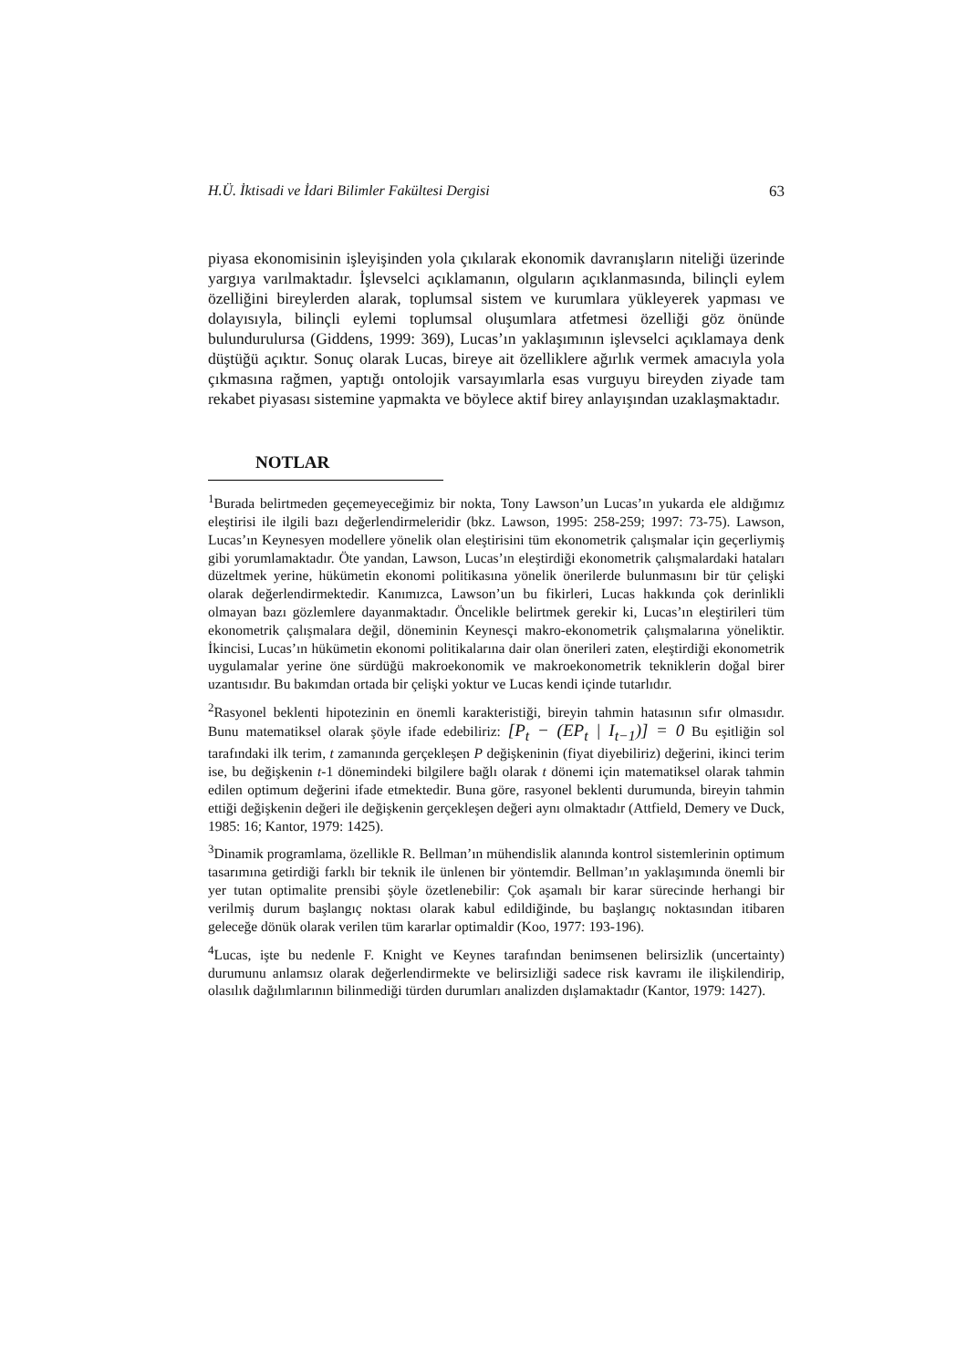H.Ü. İktisadi ve İdari Bilimler Fakültesi Dergisi 63
piyasa ekonomisinin işleyişinden yola çıkılarak ekonomik davranışların niteliği üzerinde yargıya varılmaktadır. İşlevselci açıklamanın, olguların açıklanmasında, bilinçli eylem özelliğini bireylerden alarak, toplumsal sistem ve kurumlara yükleyerek yapması ve dolayısıyla, bilinçli eylemi toplumsal oluşumlara atfetmesi özelliği göz önünde bulundurulursa (Giddens, 1999: 369), Lucas’ın yaklaşımının işlevselci açıklamaya denk düştüğü açıktır. Sonuç olarak Lucas, bireye ait özelliklere ağırlık vermek amacıyla yola çıkmasına rağmen, yaptığı ontolojik varsayımlarla esas vurguyu bireyden ziyade tam rekabet piyasası sistemine yapmakta ve böylece aktif birey anlayışından uzaklaşmaktadır.
NOTLAR
<sup>1</sup> Burada belirtmeden geçemeyeceğimiz bir nokta, Tony Lawson’un Lucas’ın yukarda ele aldığımız eleştirisi ile ilgili bazı değerlendirmeleridir (bkz. Lawson, 1995: 258-259; 1997: 73-75). Lawson, Lucas’ın Keynesyen modellere yönelik olan eleştirisini tüm ekonometrik çalışmalar için geçerliymiş gibi yorumlamaktadır. Öte yandan, Lawson, Lucas’ın eleştirdiği ekonometrik çalışmalardaki hataları düzeltmek yerine, hükümetin ekonomi politikasına yönelik önerilerde bulunmasını bir tür çelişki olarak değerlendirmektedir. Kanımızca, Lawson’un bu fikirleri, Lucas hakkında çok derinlikli olmayan bazı gözlemlere dayanmaktadır. Öncelikle belirtmek gerekir ki, Lucas’ın eleştirileri tüm ekonometrik çalışmalara değil, döneminin Keynesçi makro-ekonometrik çalışmalarına yöneliktir. İkincisi, Lucas’ın hükümetin ekonomi politikalarına dair olan önerileri zaten, eleştirdiği ekonometrik uygulamalar yerine öne sürdüğü makroekonomik ve makroekonometrik tekniklerin doğal birer uzantısıdır. Bu bakımdan ortada bir çelişki yoktur ve Lucas kendi içinde tutarlıdır.
<sup>2</sup> Rasyonel beklenti hipotezinin en önemli karakteristiği, bireyin tahmin hatasının sıfır olmasıdır. Bunu matematiksel olarak şöyle ifade edebiliriz: [P<sub>t</sub> − (EP<sub>t</sub> | I<sub>t−1</sub>)] = 0 Bu eşitliğin sol tarafındaki ilk terim, t zamanında gerçekleşen P değişkeninin (fiyat diyebiliriz) değerini, ikinci terim ise, bu değişkenin t-1 dönemindeki bilgilere bağlı olarak t dönemi için matematiksel olarak tahmin edilen optimum değerini ifade etmektedir. Buna göre, rasyonel beklenti durumunda, bireyin tahmin ettiği değişkenin değeri ile değişkenin gerçekleşen değeri aynı olmaktadır (Attfield, Demery ve Duck, 1985: 16; Kantor, 1979: 1425).
<sup>3</sup> Dinamik programlama, özellikle R. Bellman’ın mühendislik alanında kontrol sistemlerinin optimum tasarımına getirdiği farklı bir teknik ile ünlenen bir yöntemdir. Bellman’ın yaklaşımında önemli bir yer tutan optimalite prensibi şöyle özetlenebilir: Çok aşamalı bir karar sürecinde herhangi bir verilmiş durum başlangıç noktası olarak kabul edildiğinde, bu başlangıç noktasından itibaren geleceğe dönük olarak verilen tüm kararlar optimaldir (Koo, 1977: 193-196).
<sup>4</sup> Lucas, işte bu nedenle F. Knight ve Keynes tarafından benimsenen belirsizlik (uncertainty) durumunu anlamsız olarak değerlendirmekte ve belirsizliği sadece risk kavramı ile ilişkilendirip, olasılık dağılımlarının bilinmediği türden durumları analizden dışlamaktadır (Kantor, 1979: 1427).